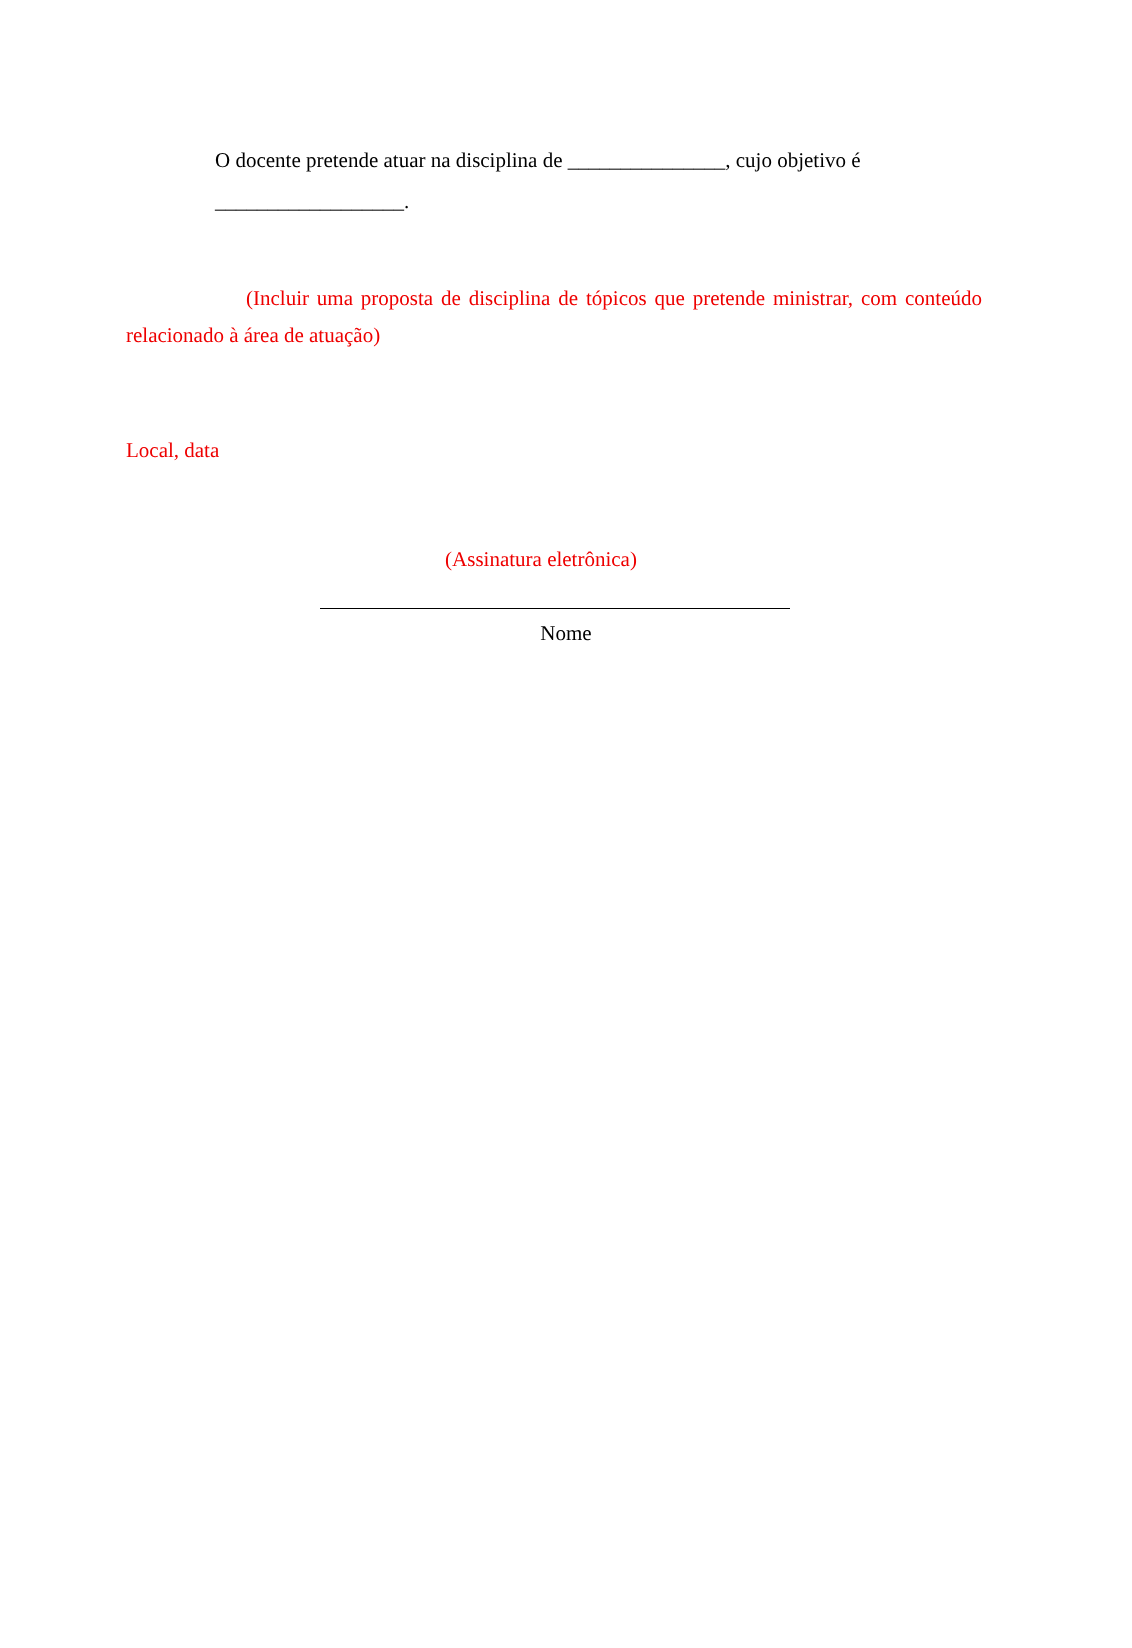O docente pretende atuar na disciplina de _______________, cujo objetivo é
__________________.
(Incluir uma proposta de disciplina de tópicos que pretende ministrar, com conteúdo relacionado à área de atuação)
Local, data
(Assinatura eletrônica)
Nome